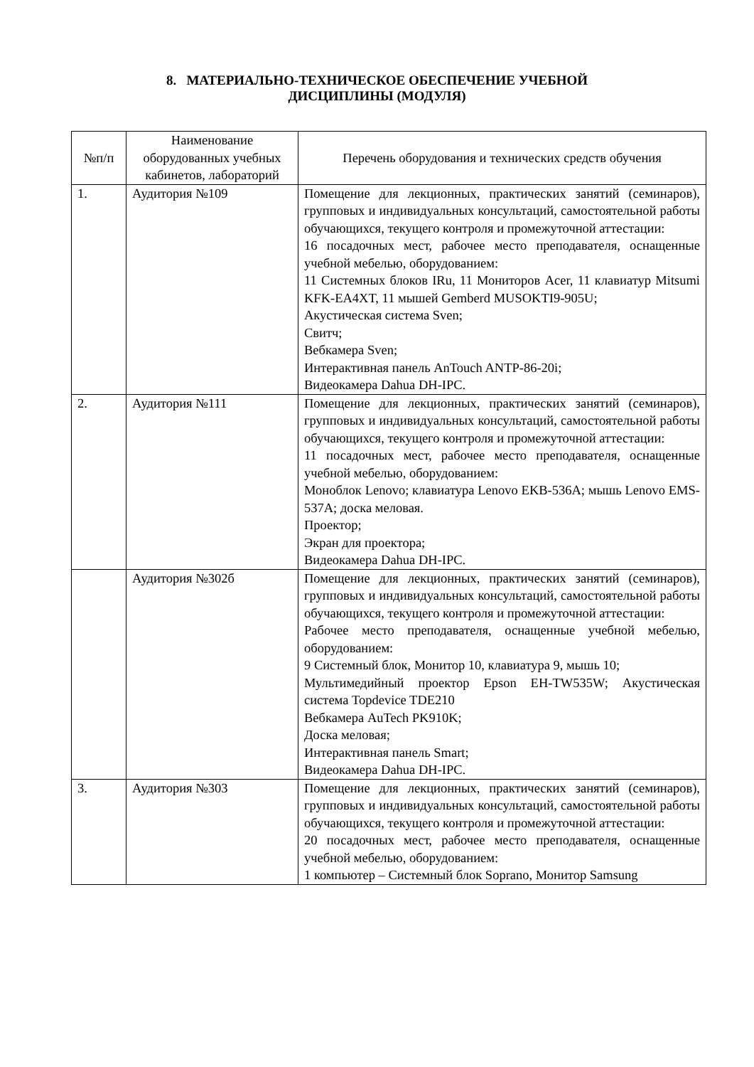8. МАТЕРИАЛЬНО-ТЕХНИЧЕСКОЕ ОБЕСПЕЧЕНИЕ УЧЕБНОЙ
ДИСЦИПЛИНЫ (МОДУЛЯ)
| №п/п | Наименование оборудованных учебных кабинетов, лабораторий | Перечень оборудования и технических средств обучения |
| --- | --- | --- |
| 1. | Аудитория №109 | Помещение для лекционных, практических занятий (семинаров), групповых и индивидуальных консультаций, самостоятельной работы обучающихся, текущего контроля и промежуточной аттестации: 16 посадочных мест, рабочее место преподавателя, оснащенные учебной мебелью, оборудованием: 11 Системных блоков IRu, 11 Мониторов Acer, 11 клавиатур Mitsumi KFK-EA4XT, 11 мышей Gemberd MUSOKTI9-905U; Акустическая система Sven; Свитч; Вебкамера Sven; Интерактивная панель AnTouch ANTP-86-20i; Видеокамера Dahua DH-IPC. |
| 2. | Аудитория №111 | Помещение для лекционных, практических занятий (семинаров), групповых и индивидуальных консультаций, самостоятельной работы обучающихся, текущего контроля и промежуточной аттестации: 11 посадочных мест, рабочее место преподавателя, оснащенные учебной мебелью, оборудованием: Моноблок Lenovo; клавиатура Lenovo EKB-536A; мышь Lenovo EMS-537A; доска меловая. Проектор; Экран для проектора; Видеокамера Dahua DH-IPC. |
| | Аудитория №302б | Помещение для лекционных, практических занятий (семинаров), групповых и индивидуальных консультаций, самостоятельной работы обучающихся, текущего контроля и промежуточной аттестации: Рабочее место преподавателя, оснащенные учебной мебелью, оборудованием: 9 Системный блок, Монитор 10, клавиатура 9, мышь 10; Мультимедийный проектор Epson EH-TW535W; Акустическая система Topdevice TDE210 Вебкамера AuTech PK910K; Доска меловая; Интерактивная панель Smart; Видеокамера Dahua DH-IPC. |
| 3. | Аудитория №303 | Помещение для лекционных, практических занятий (семинаров), групповых и индивидуальных консультаций, самостоятельной работы обучающихся, текущего контроля и промежуточной аттестации: 20 посадочных мест, рабочее место преподавателя, оснащенные учебной мебелью, оборудованием: 1 компьютер – Системный блок Soprano, Монитор Samsung |